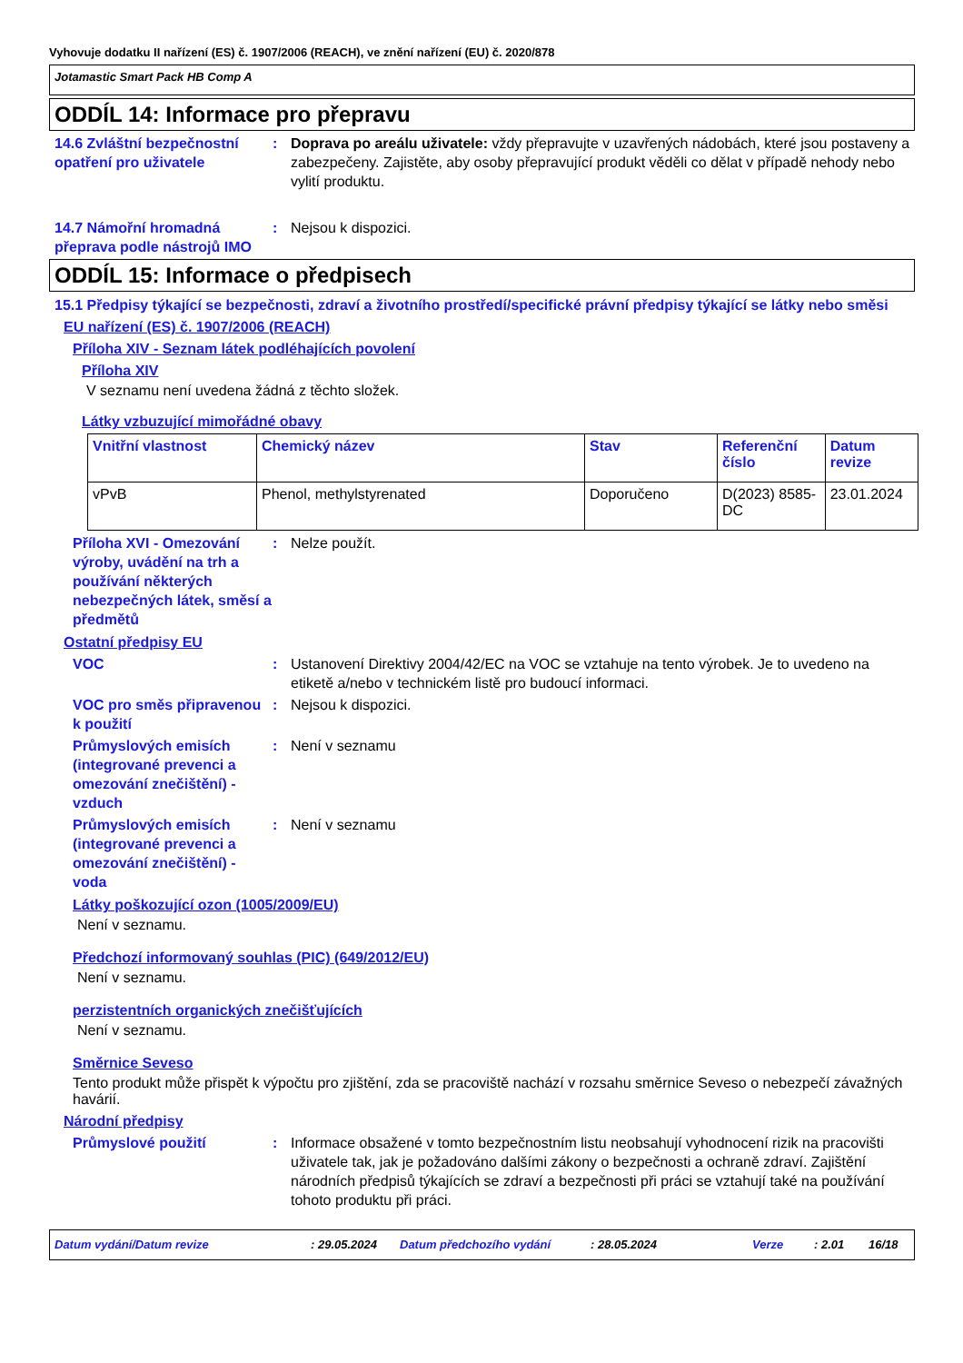Vyhovuje dodatku II nařízení (ES) č. 1907/2006 (REACH), ve znění nařízení (EU) č. 2020/878
Jotamastic Smart Pack HB Comp A
ODDÍL 14: Informace pro přepravu
14.6 Zvláštní bezpečnostní opatření pro uživatele
: Doprava po areálu uživatele: vždy přepravujte v uzavřených nádobách, které jsou postaveny a zabezpečeny. Zajistěte, aby osoby přepravující produkt věděli co dělat v případě nehody nebo vylití produktu.
14.7 Námořní hromadná přeprava podle nástrojů IMO
: Nejsou k dispozici.
ODDÍL 15: Informace o předpisech
15.1 Předpisy týkající se bezpečnosti, zdraví a životního prostředí/specifické právní předpisy týkající se látky nebo směsi
EU nařízení (ES) č. 1907/2006 (REACH)
Příloha XIV - Seznam látek podléhajících povolení
Příloha XIV
V seznamu není uvedena žádná z těchto složek.
Látky vzbuzující mimořádné obavy
| Vnitřní vlastnost | Chemický název | Stav | Referenční číslo | Datum revize |
| --- | --- | --- | --- | --- |
| vPvB | Phenol, methylstyrenated | Doporučeno | D(2023) 8585-DC | 23.01.2024 |
Příloha XVI - Omezování výroby, uvádění na trh a používání některých nebezpečných látek, směsí a předmětů
: Nelze použít.
Ostatní předpisy EU
VOC : Ustanovení Direktivy 2004/42/EC na VOC se vztahuje na tento výrobek. Je to uvedeno na etiketě a/nebo v technickém listě pro budoucí informaci.
VOC pro směs připravenou k použití
: Nejsou k dispozici.
Průmyslových emisích (integrované prevenci a omezování znečištění) - vzduch
: Není v seznamu
Průmyslových emisích (integrované prevenci a omezování znečištění) - voda
: Není v seznamu
Látky poškozující ozon (1005/2009/EU)
Není v seznamu.
Předchozí informovaný souhlas (PIC) (649/2012/EU)
Není v seznamu.
perzistentních organických znečišťujících
Není v seznamu.
Směrnice Seveso
Tento produkt může přispět k výpočtu pro zjištění, zda se pracoviště nachází v rozsahu směrnice Seveso o nebezpečí závažných havárií.
Národní předpisy
Průmyslové použití : Informace obsažené v tomto bezpečnostním listu neobsahují vyhodnocení rizik na pracovišti uživatele tak, jak je požadováno dalšími zákony o bezpečnosti a ochraně zdraví. Zajištění národních předpisů týkajících se zdraví a bezpečnosti při práci se vztahují také na používání tohoto produktu při práci.
Datum vydání/Datum revize: 29.05.2024 Datum předchozího vydání: 28.05.2024 Verze: 2.01 16/18